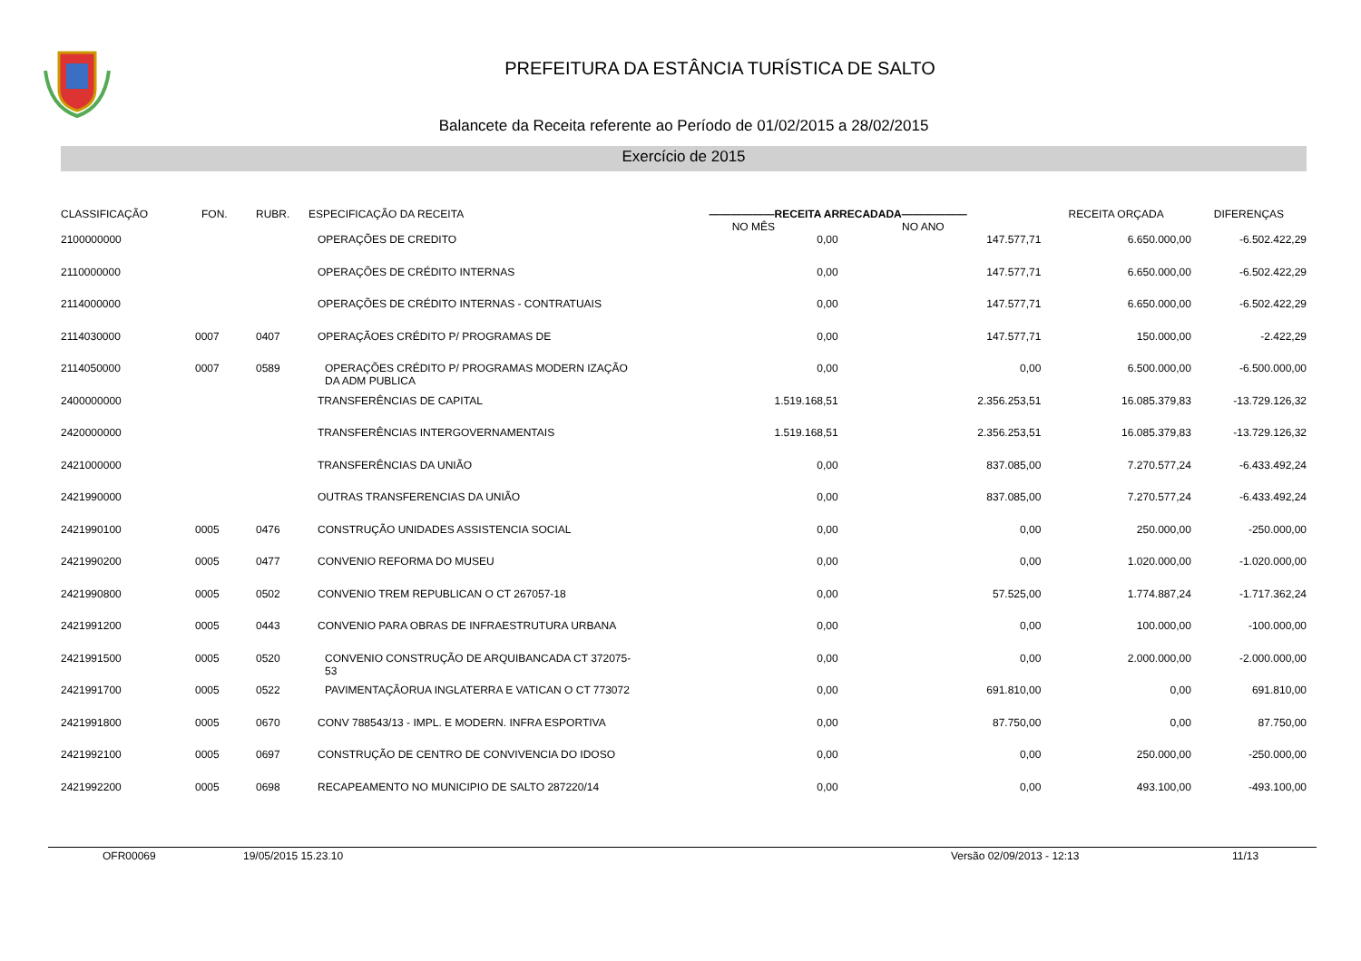PREFEITURA DA ESTÂNCIA TURÍSTICA DE SALTO
Balancete da Receita referente ao Período de 01/02/2015 a 28/02/2015
Exercício de 2015
| CLASSIFICAÇÃO | FON. | RUBR. | ESPECIFICAÇÃO DA RECEITA | ——————RECEITA ARRECADADA—————— NO MÊS NO ANO | | RECEITA ORÇADA | DIFERENÇAS |
| --- | --- | --- | --- | --- | --- | --- | --- |
| 2100000000 | | | OPERAÇÕES DE CREDITO | 0,00 | 147.577,71 | 6.650.000,00 | -6.502.422,29 |
| 2110000000 | | | OPERAÇÕES DE CRÉDITO INTERNAS | 0,00 | 147.577,71 | 6.650.000,00 | -6.502.422,29 |
| 2114000000 | | | OPERAÇÕES DE CRÉDITO INTERNAS - CONTRATUAIS | 0,00 | 147.577,71 | 6.650.000,00 | -6.502.422,29 |
| 2114030000 | 0007 | 0407 | OPERAÇÃOES CRÉDITO P/ PROGRAMAS DE | 0,00 | 147.577,71 | 150.000,00 | -2.422,29 |
| 2114050000 | 0007 | 0589 | OPERAÇÕES CRÉDITO P/ PROGRAMAS MODERN IZAÇÃO DA ADM PUBLICA | 0,00 | 0,00 | 6.500.000,00 | -6.500.000,00 |
| 2400000000 | | | TRANSFERÊNCIAS DE CAPITAL | 1.519.168,51 | 2.356.253,51 | 16.085.379,83 | -13.729.126,32 |
| 2420000000 | | | TRANSFERÊNCIAS INTERGOVERNAMENTAIS | 1.519.168,51 | 2.356.253,51 | 16.085.379,83 | -13.729.126,32 |
| 2421000000 | | | TRANSFERÊNCIAS DA UNIÃO | 0,00 | 837.085,00 | 7.270.577,24 | -6.433.492,24 |
| 2421990000 | | | OUTRAS TRANSFERENCIAS DA UNIÃO | 0,00 | 837.085,00 | 7.270.577,24 | -6.433.492,24 |
| 2421990100 | 0005 | 0476 | CONSTRUÇÃO UNIDADES ASSISTENCIA SOCIAL | 0,00 | 0,00 | 250.000,00 | -250.000,00 |
| 2421990200 | 0005 | 0477 | CONVENIO REFORMA DO MUSEU | 0,00 | 0,00 | 1.020.000,00 | -1.020.000,00 |
| 2421990800 | 0005 | 0502 | CONVENIO TREM REPUBLICAN O CT 267057-18 | 0,00 | 57.525,00 | 1.774.887,24 | -1.717.362,24 |
| 2421991200 | 0005 | 0443 | CONVENIO PARA OBRAS DE INFRAESTRUTURA URBANA | 0,00 | 0,00 | 100.000,00 | -100.000,00 |
| 2421991500 | 0005 | 0520 | CONVENIO CONSTRUÇÃO DE ARQUIBANCADA CT 372075-53 | 0,00 | 0,00 | 2.000.000,00 | -2.000.000,00 |
| 2421991700 | 0005 | 0522 | PAVIMENTAÇÃORUA INGLATERRA E VATICAN O CT 773072 | 0,00 | 691.810,00 | 0,00 | 691.810,00 |
| 2421991800 | 0005 | 0670 | CONV 788543/13 - IMPL. E MODERN. INFRA ESPORTIVA | 0,00 | 87.750,00 | 0,00 | 87.750,00 |
| 2421992100 | 0005 | 0697 | CONSTRUÇÃO DE CENTRO DE CONVIVENCIA DO IDOSO | 0,00 | 0,00 | 250.000,00 | -250.000,00 |
| 2421992200 | 0005 | 0698 | RECAPEAMENTO NO MUNICIPIO DE SALTO 287220/14 | 0,00 | 0,00 | 493.100,00 | -493.100,00 |
OFR00069 19/05/2015 15.23.10 Versão 02/09/2013 - 12:13 11/13